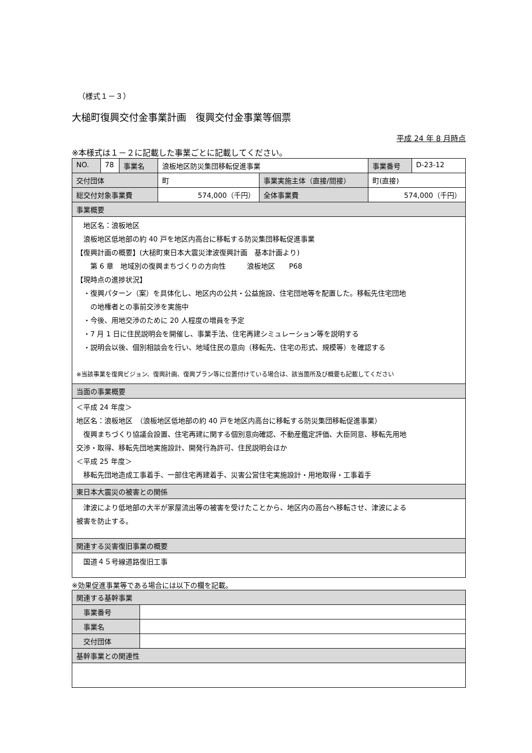（様式１－３）
大槌町復興交付金事業計画　復興交付金事業等個票
平成 24 年 8 月時点
※本様式は１－２に記載した事業ごとに記載してください。
| NO. | 78 | 事業名 | 浪板地区防災集団移転促進事業 | | 事業番号 | D-23-12 |
| 交付団体 | | | 町 | 事業実施主体（直接/間接） | 町(直接) | |
| 総交付対象事業費 | | | 574,000（千円） | 全体事業費 | 574,000（千円） | |
| 事業概要 | | | | | | |
| 地区名：浪板地区 浪板地区低地部の約 40 戸を地区内高台に移転する防災集団移転促進事業 【復興計画の概要】(大槌町東日本大震災津波復興計画 基本計画より) 第 6 章 地域別の復興まちづくりの方向性 浪板地区 P68 【現時点の進捗状況】 ・復興パターン（案）を具体化し、地区内の公共・公益施設、住宅団地等を配置した。移転先住宅団地 の地権者との事前交渉を実施中 ・今後、用地交渉のために 20 人程度の増員を予定 ・7 月 1 日に住民説明会を開催し、事業手法、住宅再建シミュレーション等を説明する ・説明会以後、個別相談会を行い、地域住民の意向（移転先、住宅の形式、規模等）を確認する ※当該事業を復興ビジョン、復興計画、復興プラン等に位置付けている場合は、該当箇所及び概要も記載してください | | | | | | |
| 当面の事業概要 | | | | | | |
| ＜平成 24 年度＞ 地区名：浪板地区 （浪板地区低地部の約 40 戸を地区内高台に移転する防災集団移転促進事業） 復興まちづくり協議会設置、住宅再建に関する個別意向確認、不動産鑑定評価、大臣同意、移転先用地 交渉・取得、移転先団地実施設計、開発行為許可、住民説明会ほか ＜平成 25 年度＞ 移転先団地造成工事着手、一部住宅再建着手、災害公営住宅実施設計・用地取得・工事着手 | | | | | | |
| 東日本大震災の被害との関係 | | | | | | |
| 津波により低地部の大半が家屋流出等の被害を受けたことから、地区内の高台へ移転させ、津波による 被害を防止する。 | | | | | | |
| 関連する災害復旧事業の概要 | | | | | | |
| 国道４５号線道路復旧工事 | | | | | | |
※効果促進事業等である場合には以下の欄を記載。
| 関連する基幹事業 | |
| 事業番号 | |
| 事業名 | |
| 交付団体 | |
| 基幹事業との関連性 | |